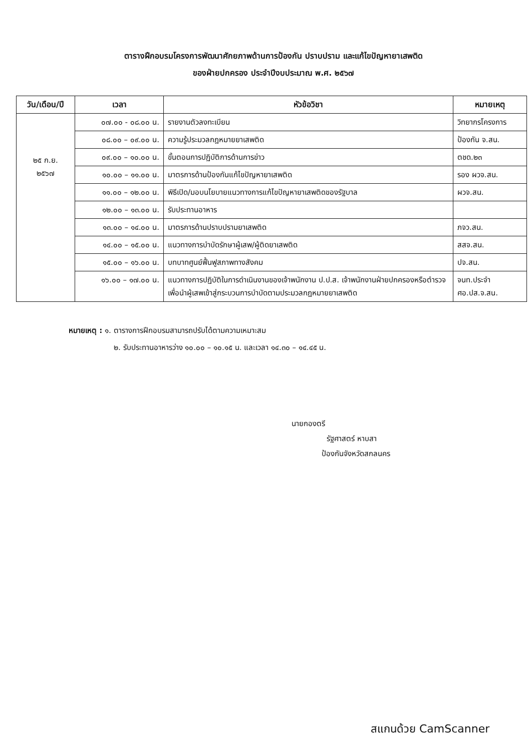ตารางฝึกอบรมโครงการพัฒนาศักยภาพด้านการป้องกัน ปราบปราม และแก้ไขปัญหายาเสพติด
ของฝ่ายปกครอง ประจำปีงบประมาณ พ.ศ. ๒๕๖๗
| วัน/เดือน/ปี | เวลา | หัวข้อวิชา | หมายเหตุ |
| --- | --- | --- | --- |
| ๒๕ ก.ย. ๒๕๖๗ | ๐๗.๐๐ - ๐๘.๐๐ น. | รายงานตัวลงทะเบียน | วิทยากรโครงการ |
| | ๐๘.๐๐ – ๐๙.๐๐ น. | ความรู้ประมวลกฎหมายยาเสพติด | ป้องกัน จ.สน. |
| | ๐๙.๐๐ – ๑๐.๐๐ น. | ขั้นตอนการปฏิบัติการด้านการข่าว | ตชด.๒๓ |
| | ๑๐.๐๐ – ๑๑.๐๐ น. | มาตรการด้านป้องกันแก้ไขปัญหายาเสพติด | รอง ผวจ.สน. |
| | ๑๑.๐๐ – ๑๒.๐๐ น. | พิธีเปิด/มอบนโยบายแนวทางการแก้ไขปัญหายาเสพติดของรัฐบาล | ผวจ.สน. |
| | ๑๒.๐๐ – ๑๓.๐๐ น. | รับประทานอาหาร | |
| | ๑๓.๐๐ – ๑๔.๐๐ น. | มาตรการด้านปราบปรามยาเสพติด | ภจว.สน. |
| | ๑๔.๐๐ – ๑๕.๐๐ น. | แนวทางการบำบัดรักษาผู้เสพ/ผู้ติดยาเสพติด | สสจ.สน. |
| | ๑๕.๐๐ – ๑๖.๐๐ น. | บทบาทศูนย์ฟื้นฟูสภาพทางสังคม | ปจ.สน. |
| | ๑๖.๐๐ – ๑๗.๐๐ น. | แนวทางการปฏิบัติในการดำเนินงานของเจ้าพนักงาน ป.ป.ส. เจ้าพนักงานฝ่ายปกครองหรือตำรวจเพื่อนำผู้เสพเข้าสู่กระบวนการบำบัดตามประมวลกฎหมายยาเสพติด | จนท.ประจำ ศอ.ปส.จ.สน. |
หมายเหตุ : ๑. ตารางการฝึกอบรมสามารถปรับได้ตามความเหมาะสม
๒. รับประทานอาหารว่าง ๑๐.๐๐ – ๑๐.๑๕ น. และเวลา ๑๔.๓๐ – ๑๔.๔๕ น.
นายกองตรี
รัฐศาสตร์ หาบสา
ป้องกันจังหวัดสกลนคร
สแกนด้วย CamScanner